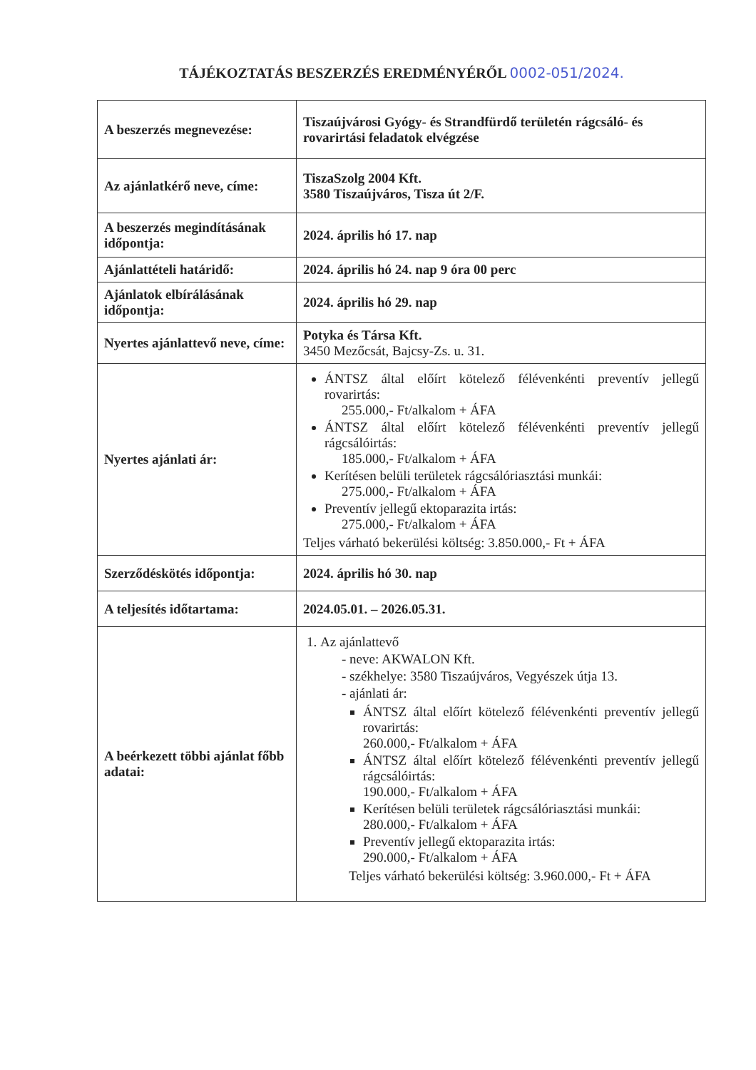TÁJÉKOZTATÁS BESZERZÉS EREDMÉNYÉRŐL 0002-051/2024.
| A beszerzés megnevezése: | Tiszaújvárosi Gyógy- és Strandfürdő területén rágcsáló- és rovarirtási feladatok elvégzése |
| Az ajánlatkérő neve, címe: | TiszaSzolg 2004 Kft. 3580 Tiszaújváros, Tisza út 2/F. |
| A beszerzés megindításának időpontja: | 2024. április hó 17. nap |
| Ajánlattételi határidő: | 2024. április hó 24. nap 9 óra 00 perc |
| Ajánlatok elbírálásának időpontja: | 2024. április hó 29. nap |
| Nyertes ajánlattevő neve, címe: | Potyka és Társa Kft. 3450 Mezőcsát, Bajcsy-Zs. u. 31. |
| Nyertes ajánlati ár: | ÁNTSZ által előírt kötelező félévenkénti preventív jellegű rovarirtás: 255.000,- Ft/alkalom + ÁFA ÁNTSZ által előírt kötelező félévenkénti preventív jellegű rágcsálóirtás: 185.000,- Ft/alkalom + ÁFA Kerítésen belüli területek rágcsálóriasztási munkái: 275.000,- Ft/alkalom + ÁFA Preventív jellegű ektoparazita irtás: 275.000,- Ft/alkalom + ÁFA Teljes várható bekerülési költség: 3.850.000,- Ft + ÁFA |
| Szerződéskötés időpontja: | 2024. április hó 30. nap |
| A teljesítés időtartama: | 2024.05.01. – 2026.05.31. |
| A beérkezett többi ajánlat főbb adatai: | 1. Az ajánlattevő - neve: AKWALON Kft. - székhelye: 3580 Tiszaújváros, Vegyészek útja 13. - ajánlati ár: ÁNTSZ által előírt kötelező félévenkénti preventív jellegű rovarirtás: 260.000,- Ft/alkalom + ÁFA ÁNTSZ által előírt kötelező félévenkénti preventív jellegű rágcsálóirtás: 190.000,- Ft/alkalom + ÁFA Kerítésen belüli területek rágcsálóriasztási munkái: 280.000,- Ft/alkalom + ÁFA Preventív jellegű ektoparazita irtás: 290.000,- Ft/alkalom + ÁFA Teljes várható bekerülési költség: 3.960.000,- Ft + ÁFA |